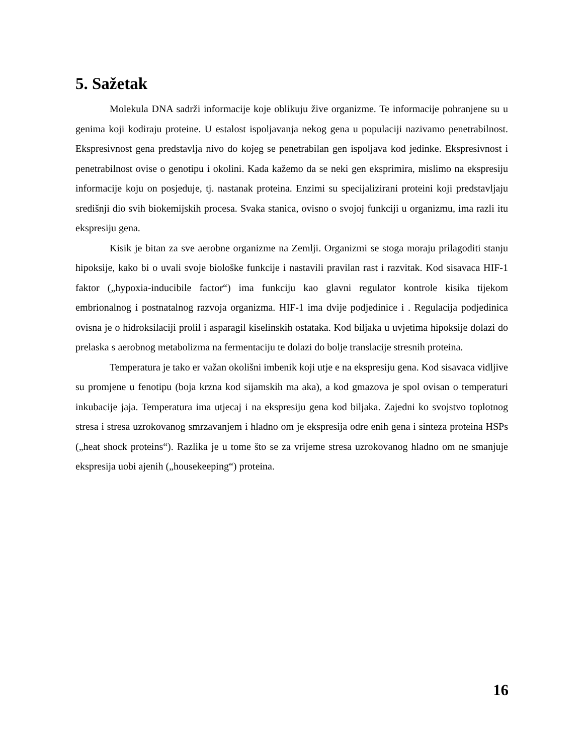5. Sažetak
Molekula DNA sadrži informacije koje oblikuju žive organizme. Te informacije pohranjene su u genima koji kodiraju proteine. U estalost ispoljavanja nekog gena u populaciji nazivamo penetrabilnost. Ekspresivnost gena predstavlja nivo do kojeg se penetrabilan gen ispoljava kod jedinke. Ekspresivnost i penetrabilnost ovise o genotipu i okolini. Kada kažemo da se neki gen eksprimira, mislimo na ekspresiju informacije koju on posjeduje, tj. nastanak proteina. Enzimi su specijalizirani proteini koji predstavljaju središnji dio svih biokemijskih procesa. Svaka stanica, ovisno o svojoj funkciji u organizmu, ima razli itu ekspresiju gena.
Kisik je bitan za sve aerobne organizme na Zemlji. Organizmi se stoga moraju prilagoditi stanju hipoksije, kako bi o uvali svoje biološke funkcije i nastavili pravilan rast i razvitak. Kod sisavaca HIF-1 faktor („hypoxia-inducibile factor“) ima funkciju kao glavni regulator kontrole kisika tijekom embrionalnog i postnatalnog razvoja organizma. HIF-1 ima dvije podjedinice i . Regulacija podjedinica ovisna je o hidroksilaciji prolil i asparagil kiselinskih ostataka. Kod biljaka u uvjetima hipoksije dolazi do prelaska s aerobnog metabolizma na fermentaciju te dolazi do bolje translacije stresnih proteina.
Temperatura je tako er važan okolišni imbenik koji utje e na ekspresiju gena. Kod sisavaca vidljive su promjene u fenotipu (boja krzna kod sijamskih ma aka), a kod gmazova je spol ovisan o temperaturi inkubacije jaja. Temperatura ima utjecaj i na ekspresiju gena kod biljaka. Zajedni ko svojstvo toplotnog stresa i stresa uzrokovanog smrzavanjem i hladno om je ekspresija odre enih gena i sinteza proteina HSPs („heat shock proteins“). Razlika je u tome što se za vrijeme stresa uzrokovanog hladno om ne smanjuje ekspresija uobi ajenih („housekeeping“) proteina.
16